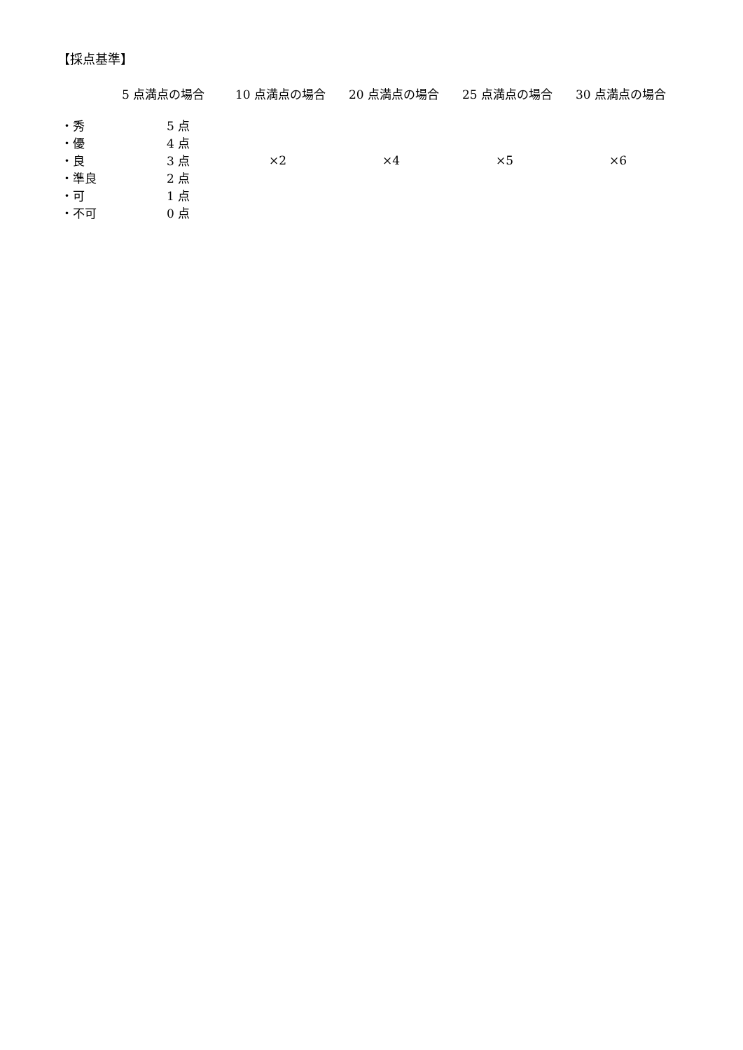【採点基準】
| | 5 点満点の場合 | 10 点満点の場合 | 20 点満点の場合 | 25 点満点の場合 | 30 点満点の場合 |
| --- | --- | --- | --- | --- | --- |
| ・秀 | 5 点 | | | | |
| ・優 | 4 点 | | | | |
| ・良 | 3 点 | ×2 | ×4 | ×5 | ×6 |
| ・準良 | 2 点 | | | | |
| ・可 | 1 点 | | | | |
| ・不可 | 0 点 | | | | |